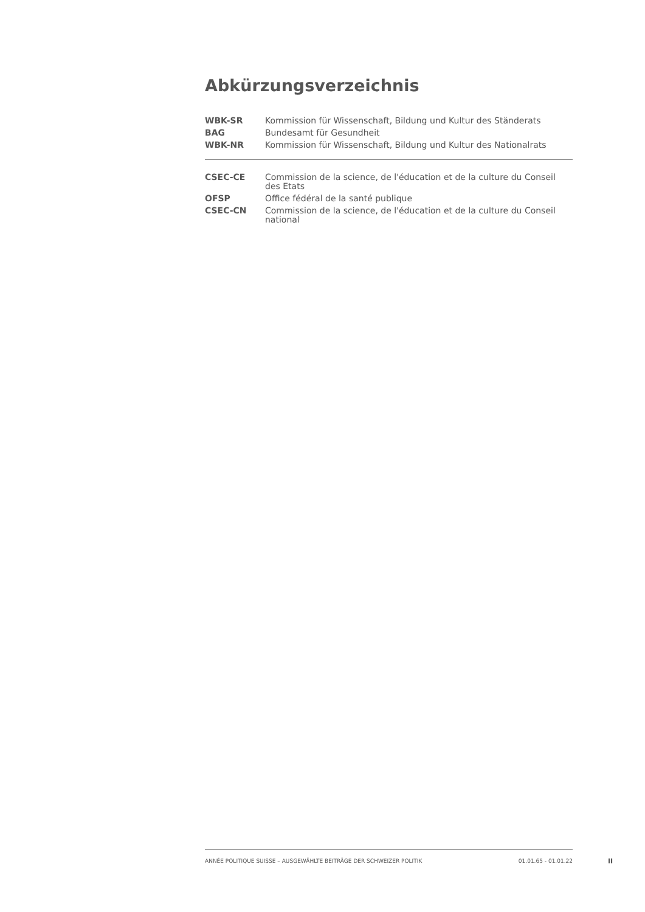Abkürzungsverzeichnis
| WBK-SR | Kommission für Wissenschaft, Bildung und Kultur des Ständerats |
| BAG | Bundesamt für Gesundheit |
| WBK-NR | Kommission für Wissenschaft, Bildung und Kultur des Nationalrats |
| CSEC-CE | Commission de la science, de l'éducation et de la culture du Conseil des Etats |
| OFSP | Office fédéral de la santé publique |
| CSEC-CN | Commission de la science, de l'éducation et de la culture du Conseil national |
ANNÉE POLITIQUE SUISSE – AUSGEWÄHLTE BEITRÄGE DER SCHWEIZER POLITIK 01.01.65 - 01.01.22
II